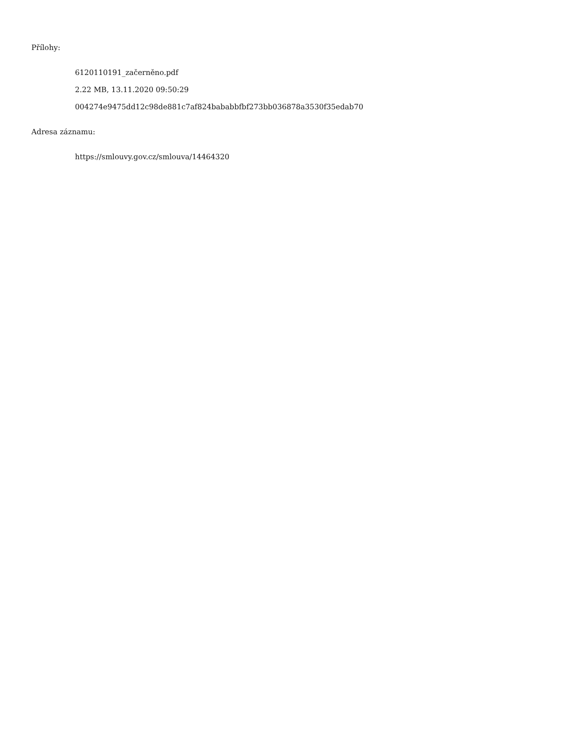Přílohy:
6120110191_začerněno.pdf
2.22 MB, 13.11.2020 09:50:29
004274e9475dd12c98de881c7af824bababbfbf273bb036878a3530f35edab70
Adresa záznamu:
https://smlouvy.gov.cz/smlouva/14464320